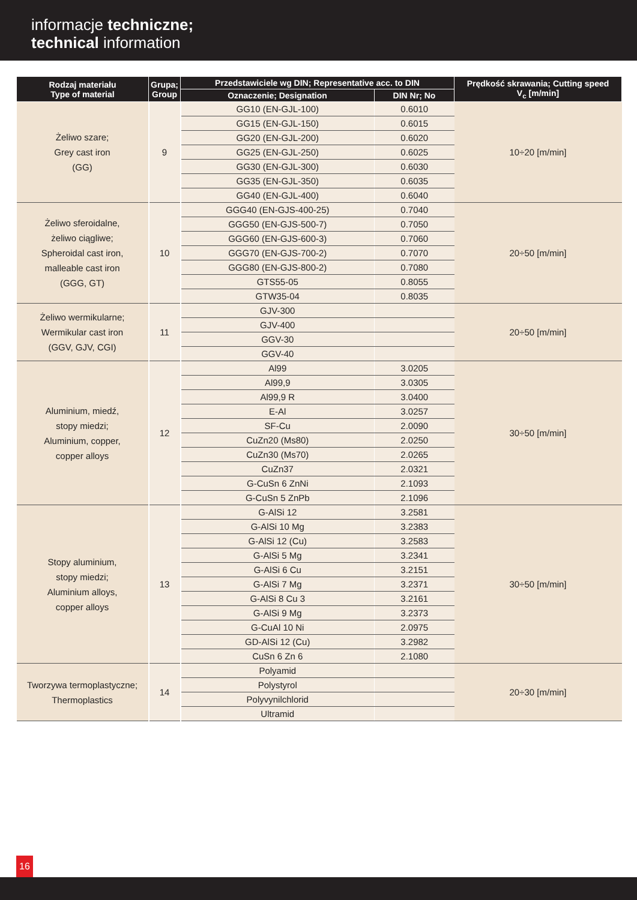informacje techniczne;
technical information
| Rodzaj materiału Type of material | Grupa; Group | Przedstawiciele wg DIN; Representative acc. to DIN | | Prędkość skrawania; Cutting speed V<sub>c</sub> [m/min] |
| --- | --- | --- | --- | --- |
| | | Oznaczenie; Designation | DIN Nr; No | |
| Żeliwo szare; Grey cast iron (GG) | 9 | GG10 (EN-GJL-100) | 0.6010 | 10÷20 [m/min] |
| | | GG15 (EN-GJL-150) | 0.6015 | |
| | | GG20 (EN-GJL-200) | 0.6020 | |
| | | GG25 (EN-GJL-250) | 0.6025 | |
| | | GG30 (EN-GJL-300) | 0.6030 | |
| | | GG35 (EN-GJL-350) | 0.6035 | |
| | | GG40 (EN-GJL-400) | 0.6040 | |
| Żeliwo sferoidalne, żeliwo ciągliwe; Spheroidal cast iron, malleable cast iron (GGG, GT) | 10 | GGG40 (EN-GJS-400-25) | 0.7040 | 20÷50 [m/min] |
| | | GGG50 (EN-GJS-500-7) | 0.7050 | |
| | | GGG60 (EN-GJS-600-3) | 0.7060 | |
| | | GGG70 (EN-GJS-700-2) | 0.7070 | |
| | | GGG80 (EN-GJS-800-2) | 0.7080 | |
| | | GTS55-05 | 0.8055 | |
| | | GTW35-04 | 0.8035 | |
| Żeliwo wermikularne; Wermikular cast iron (GGV, GJV, CGI) | 11 | GJV-300 | | 20÷50 [m/min] |
| | | GJV-400 | | |
| | | GGV-30 | | |
| | | GGV-40 | | |
| Aluminium, miedź, stopy miedzi; Aluminium, copper, copper alloys | 12 | Al99 | 3.0205 | 30÷50 [m/min] |
| | | Al99,9 | 3.0305 | |
| | | Al99,9 R | 3.0400 | |
| | | E-Al | 3.0257 | |
| | | SF-Cu | 2.0090 | |
| | | CuZn20 (Ms80) | 2.0250 | |
| | | CuZn30 (Ms70) | 2.0265 | |
| | | CuZn37 | 2.0321 | |
| | | G-CuSn 6 ZnNi | 2.1093 | |
| | | G-CuSn 5 ZnPb | 2.1096 | |
| Stopy aluminium, stopy miedzi; Aluminium alloys, copper alloys | 13 | G-AlSi 12 | 3.2581 | 30÷50 [m/min] |
| | | G-AlSi 10 Mg | 3.2383 | |
| | | G-AlSi 12 (Cu) | 3.2583 | |
| | | G-AlSi 5 Mg | 3.2341 | |
| | | G-AlSi 6 Cu | 3.2151 | |
| | | G-AlSi 7 Mg | 3.2371 | |
| | | G-AlSi 8 Cu 3 | 3.2161 | |
| | | G-AlSi 9 Mg | 3.2373 | |
| | | G-CuAl 10 Ni | 2.0975 | |
| | | GD-AlSi 12 (Cu) | 3.2982 | |
| | | CuSn 6 Zn 6 | 2.1080 | |
| Tworzywa termoplastyczne; Thermoplastics | 14 | Polyamid | | 20÷30 [m/min] |
| | | Polystyrol | | |
| | | Polyvynilchlorid | | |
| | | Ultramid | | |
16